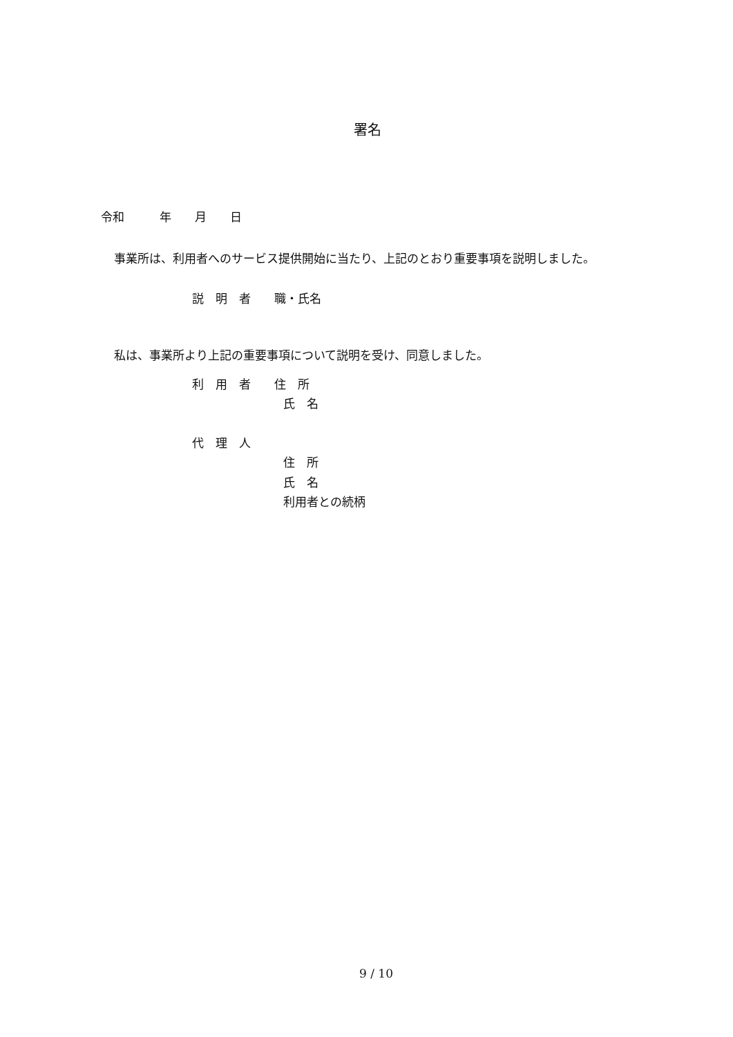署名
令和　　　年　　月　　日
事業所は、利用者へのサービス提供開始に当たり、上記のとおり重要事項を説明しました。
説　明　者　　職・氏名
私は、事業所より上記の重要事項について説明を受け、同意しました。
利　用　者　　住　所
氏　名
代　理　人
住　所
氏　名
利用者との続柄
9 / 10